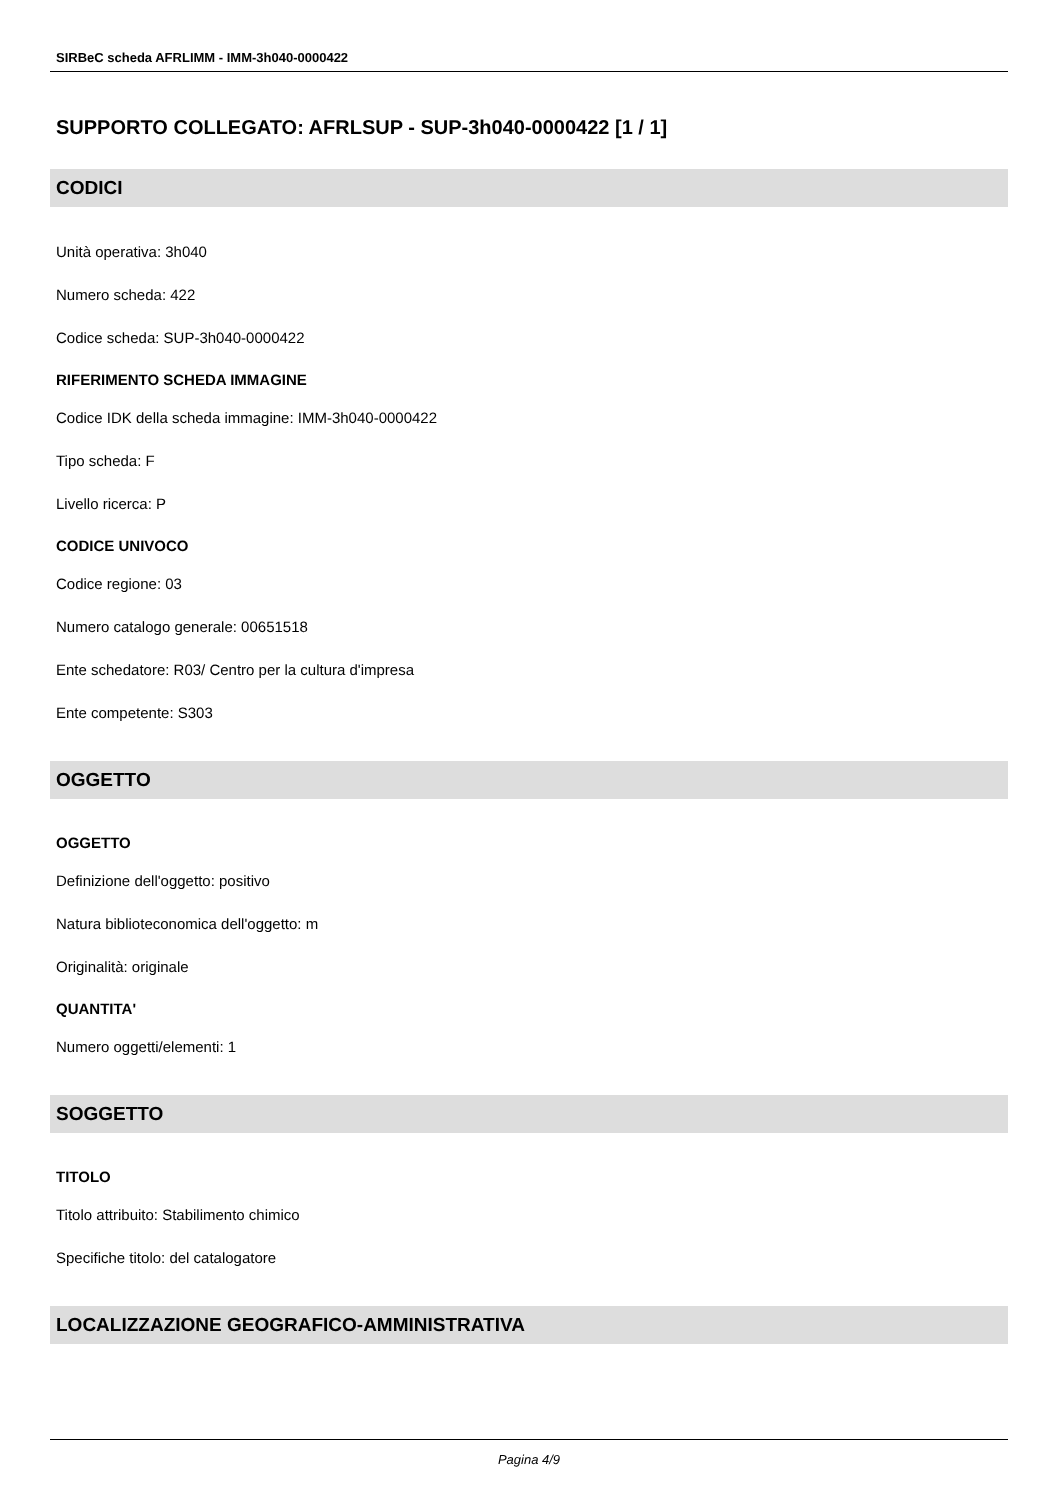SIRBeC scheda AFRLIMM - IMM-3h040-0000422
SUPPORTO COLLEGATO: AFRLSUP - SUP-3h040-0000422 [1 / 1]
CODICI
Unità operativa: 3h040
Numero scheda: 422
Codice scheda: SUP-3h040-0000422
RIFERIMENTO SCHEDA IMMAGINE
Codice IDK della scheda immagine: IMM-3h040-0000422
Tipo scheda: F
Livello ricerca: P
CODICE UNIVOCO
Codice regione: 03
Numero catalogo generale: 00651518
Ente schedatore: R03/ Centro per la cultura d'impresa
Ente competente: S303
OGGETTO
OGGETTO
Definizione dell'oggetto: positivo
Natura biblioteconomica dell'oggetto: m
Originalità: originale
QUANTITA'
Numero oggetti/elementi: 1
SOGGETTO
TITOLO
Titolo attribuito: Stabilimento chimico
Specifiche titolo: del catalogatore
LOCALIZZAZIONE GEOGRAFICO-AMMINISTRATIVA
Pagina 4/9